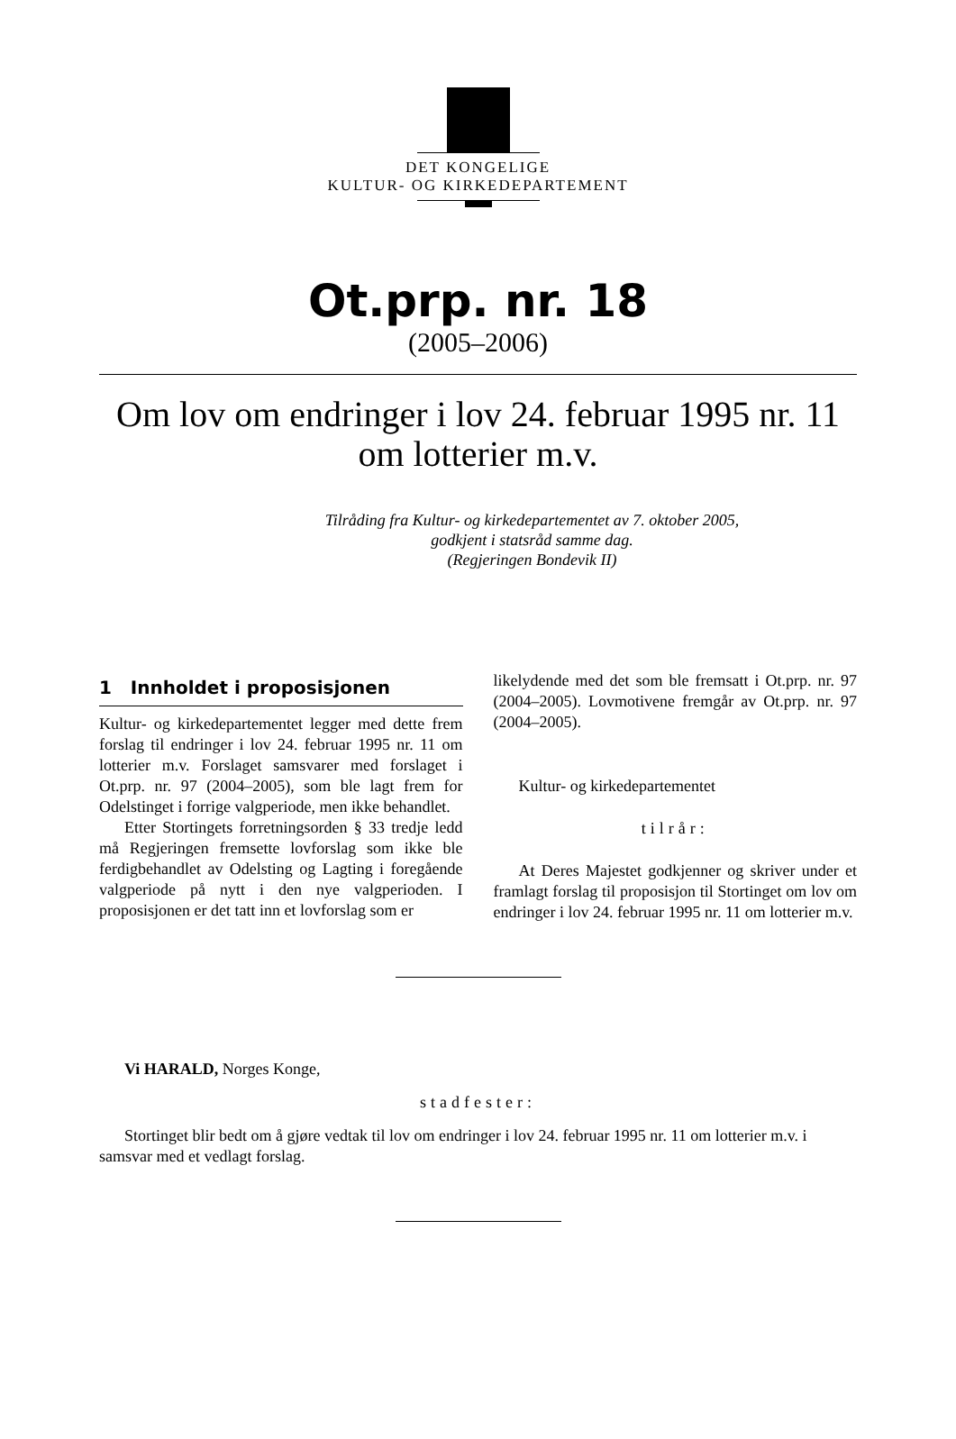DET KONGELIGE
KULTUR- OG KIRKEDEPARTEMENT
Ot.prp. nr. 18
(2005–2006)
Om lov om endringer i lov 24. februar 1995 nr. 11
om lotterier m.v.
Tilråding fra Kultur- og kirkedepartementet av 7. oktober 2005,
godkjent i statsråd samme dag.
(Regjeringen Bondevik II)
1 Innholdet i proposisjonen
Kultur- og kirkedepartementet legger med dette frem forslag til endringer i lov 24. februar 1995 nr. 11 om lotterier m.v. Forslaget samsvarer med forslaget i Ot.prp. nr. 97 (2004–2005), som ble lagt frem for Odelstinget i forrige valgperiode, men ikke behandlet.
Etter Stortingets forretningsorden § 33 tredje ledd må Regjeringen fremsette lovforslag som ikke ble ferdigbehandlet av Odelsting og Lagting i foregående valgperiode på nytt i den nye valgperioden. I proposisjonen er det tatt inn et lovforslag som er
likelydende med det som ble fremsatt i Ot.prp. nr. 97 (2004–2005). Lovmotivene fremgår av Ot.prp. nr. 97 (2004–2005).
Kultur- og kirkedepartementet
tilrår:
At Deres Majestet godkjenner og skriver under et framlagt forslag til proposisjon til Stortinget om lov om endringer i lov 24. februar 1995 nr. 11 om lotterier m.v.
Vi HARALD, Norges Konge,
stadfester:
Stortinget blir bedt om å gjøre vedtak til lov om endringer i lov 24. februar 1995 nr. 11 om lotterier m.v. i samsvar med et vedlagt forslag.